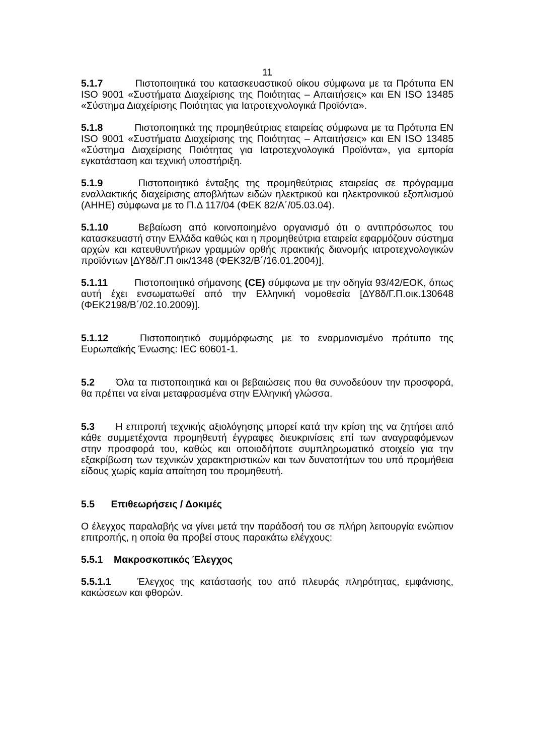11
5.1.7 Πιστοποιητικά του κατασκευαστικού οίκου σύμφωνα με τα Πρότυπα EN ISO 9001 «Συστήματα Διαχείρισης της Ποιότητας – Απαιτήσεις» και EN ISO 13485 «Σύστημα Διαχείρισης Ποιότητας για Ιατροτεχνολογικά Προϊόντα».
5.1.8 Πιστοποιητικά της προμηθεύτριας εταιρείας σύμφωνα με τα Πρότυπα EN ISO 9001 «Συστήματα Διαχείρισης της Ποιότητας – Απαιτήσεις» και EN ISO 13485 «Σύστημα Διαχείρισης Ποιότητας για Ιατροτεχνολογικά Προϊόντα», για εμπορία εγκατάσταση και τεχνική υποστήριξη.
5.1.9 Πιστοποιητικό ένταξης της προμηθεύτριας εταιρείας σε πρόγραμμα εναλλακτικής διαχείρισης αποβλήτων ειδών ηλεκτρικού και ηλεκτρονικού εξοπλισμού (ΑΗΗΕ) σύμφωνα με το Π.Δ 117/04 (ΦΕΚ 82/Α΄/05.03.04).
5.1.10 Βεβαίωση από κοινοποιημένο οργανισμό ότι ο αντιπρόσωπος του κατασκευαστή στην Ελλάδα καθώς και η προμηθεύτρια εταιρεία εφαρμόζουν σύστημα αρχών και κατευθυντήριων γραμμών ορθής πρακτικής διανομής ιατροτεχνολογικών προϊόντων [ΔΥ8δ/Γ.Π οικ/1348 (ΦΕΚ32/Β΄/16.01.2004)].
5.1.11 Πιστοποιητικό σήμανσης (CE) σύμφωνα με την οδηγία 93/42/ΕΟΚ, όπως αυτή έχει ενσωματωθεί από την Ελληνική νομοθεσία [ΔΥ8δ/Γ.Π.οικ.130648 (ΦΕΚ2198/Β΄/02.10.2009)].
5.1.12 Πιστοποιητικό συμμόρφωσης με το εναρμονισμένο πρότυπο της Ευρωπαϊκής Ένωσης: IEC 60601-1.
5.2 Όλα τα πιστοποιητικά και οι βεβαιώσεις που θα συνοδεύουν την προσφορά, θα πρέπει να είναι μεταφρασμένα στην Ελληνική γλώσσα.
5.3 Η επιτροπή τεχνικής αξιολόγησης μπορεί κατά την κρίση της να ζητήσει από κάθε συμμετέχοντα προμηθευτή έγγραφες διευκρινίσεις επί των αναγραφόμενων στην προσφορά του, καθώς και οποιοδήποτε συμπληρωματικό στοιχείο για την εξακρίβωση των τεχνικών χαρακτηριστικών και των δυνατοτήτων του υπό προμήθεια είδους χωρίς καμία απαίτηση του προμηθευτή.
5.5 Επιθεωρήσεις / Δοκιμές
Ο έλεγχος παραλαβής να γίνει μετά την παράδοσή του σε πλήρη λειτουργία ενώπιον επιτροπής, η οποία θα προβεί στους παρακάτω ελέγχους:
5.5.1 Μακροσκοπικός Έλεγχος
5.5.1.1 Έλεγχος της κατάστασής του από πλευράς πληρότητας, εμφάνισης, κακώσεων και φθορών.